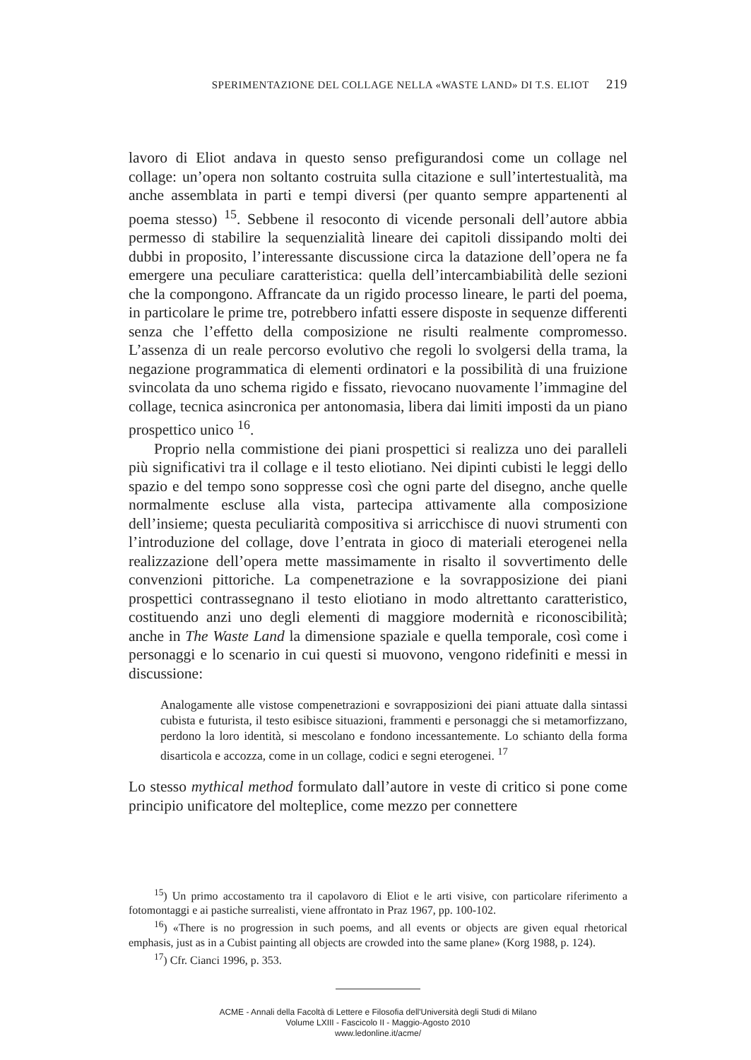SPERIMENTAZIONE DEL COLLAGE NELLA «WASTE LAND» DI T.S. ELIOT 219
lavoro di Eliot andava in questo senso prefigurandosi come un collage nel collage: un’opera non soltanto costruita sulla citazione e sull’intertestualità, ma anche assemblata in parti e tempi diversi (per quanto sempre appartenenti al poema stesso) <sup>15</sup>. Sebbene il resoconto di vicende personali dell’autore abbia permesso di stabilire la sequenzialità lineare dei capitoli dissipando molti dei dubbi in proposito, l’interessante discussione circa la datazione dell’opera ne fa emergere una peculiare caratteristica: quella dell’intercambiabilità delle sezioni che la compongono. Affrancate da un rigido processo lineare, le parti del poema, in particolare le prime tre, potrebbero infatti essere disposte in sequenze differenti senza che l’effetto della composizione ne risulti realmente compromesso. L’assenza di un reale percorso evolutivo che regoli lo svolgersi della trama, la negazione programmatica di elementi ordinatori e la possibilità di una fruizione svincolata da uno schema rigido e fissato, rievocano nuovamente l’immagine del collage, tecnica asincronica per antonomasia, libera dai limiti imposti da un piano prospettico unico <sup>16</sup>.
Proprio nella commistione dei piani prospettici si realizza uno dei paralleli più significativi tra il collage e il testo eliotiano. Nei dipinti cubisti le leggi dello spazio e del tempo sono soppresse così che ogni parte del disegno, anche quelle normalmente escluse alla vista, partecipa attivamente alla composizione dell’insieme; questa peculiarità compositiva si arricchisce di nuovi strumenti con l’introduzione del collage, dove l’entrata in gioco di materiali eterogenei nella realizzazione dell’opera mette massimamente in risalto il sovvertimento delle convenzioni pittoriche. La compenetrazione e la sovrapposizione dei piani prospettici contrassegnano il testo eliotiano in modo altrettanto caratteristico, costituendo anzi uno degli elementi di maggiore modernità e riconoscibilità; anche in The Waste Land la dimensione spaziale e quella temporale, così come i personaggi e lo scenario in cui questi si muovono, vengono ridefiniti e messi in discussione:
Analogamente alle vistose compenetrazioni e sovrapposizioni dei piani attuate dalla sintassi cubista e futurista, il testo esibisce situazioni, frammenti e personaggi che si metamorfizzano, perdono la loro identità, si mescolano e fondono incessantemente. Lo schianto della forma disarticola e accozza, come in un collage, codici e segni eterogenei. <sup>17</sup>
Lo stesso mythical method formulato dall’autore in veste di critico si pone come principio unificatore del molteplice, come mezzo per connettere
<sup>15</sup>) Un primo accostamento tra il capolavoro di Eliot e le arti visive, con particolare riferimento a fotomontaggi e ai pastiche surrealisti, viene affrontato in Praz 1967, pp. 100-102.
<sup>16</sup>) «There is no progression in such poems, and all events or objects are given equal rhetorical emphasis, just as in a Cubist painting all objects are crowded into the same plane» (Korg 1988, p. 124).
<sup>17</sup>) Cfr. Cianci 1996, p. 353.
ACME - Annali della Facoltà di Lettere e Filosofia dell'Università degli Studi di Milano
Volume LXIII - Fascicolo II - Maggio-Agosto 2010
www.ledonline.it/acme/